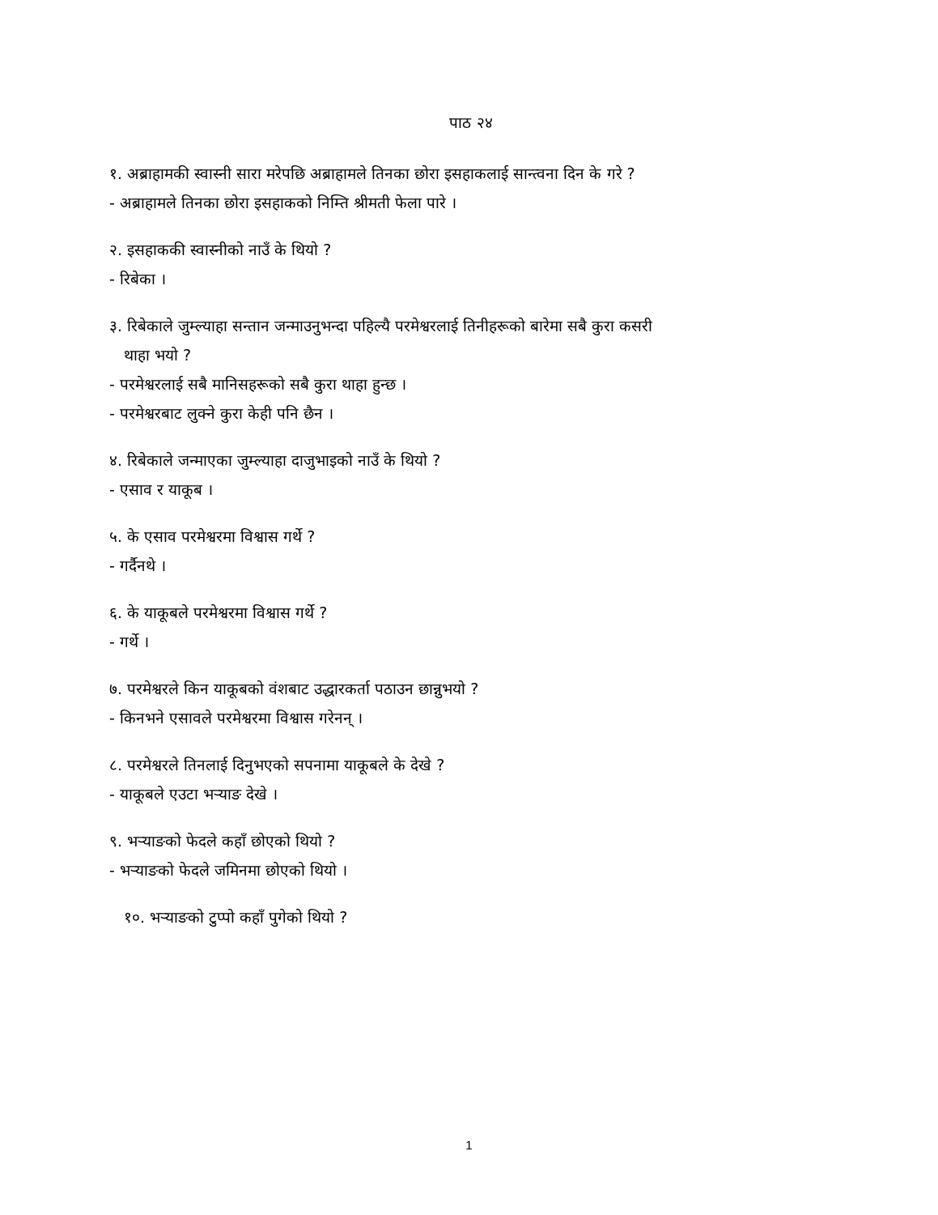पाठ २४
१. अब्राहामकी स्वास्नी सारा मरेपछि अब्राहामले तिनका छोरा इसहाकलाई सान्त्वना दिन के गरे ?
- अब्राहामले तिनका छोरा इसहाकको निम्ति श्रीमती फेला पारे ।
२. इसहाककी स्वास्नीको नाउँ के थियो ?
- रिबेका ।
३. रिबेकाले जुम्ल्याहा सन्तान जन्माउनुभन्दा पहिल्यै परमेश्वरलाई तिनीहरूको बारेमा सबै कुरा कसरी
थाहा भयो ?
- परमेश्वरलाई सबै मानिसहरूको सबै कुरा थाहा हुन्छ ।
- परमेश्वरबाट लुक्ने कुरा केही पनि छैन ।
४. रिबेकाले जन्माएका जुम्ल्याहा दाजुभाइको नाउँ के थियो ?
- एसाव र याकूब ।
५. के एसाव परमेश्वरमा विश्वास गर्थे ?
- गर्दैनथे ।
६. के याकूबले परमेश्वरमा विश्वास गर्थे ?
- गर्थे ।
७. परमेश्वरले किन याकूबको वंशबाट उद्धारकर्ता पठाउन छान्नुभयो ?
- किनभने एसावले परमेश्वरमा विश्वास गरेनन् ।
८. परमेश्वरले तिनलाई दिनुभएको सपनामा याकूबले के देखे ?
- याकूबले एउटा भर्‍याङ देखे ।
९. भर्‍याङको फेदले कहाँ छोएको थियो ?
- भर्‍याङको फेदले जमिनमा छोएको थियो ।
१०. भर्‍याङको टुप्पो कहाँ पुगेको थियो ?
1